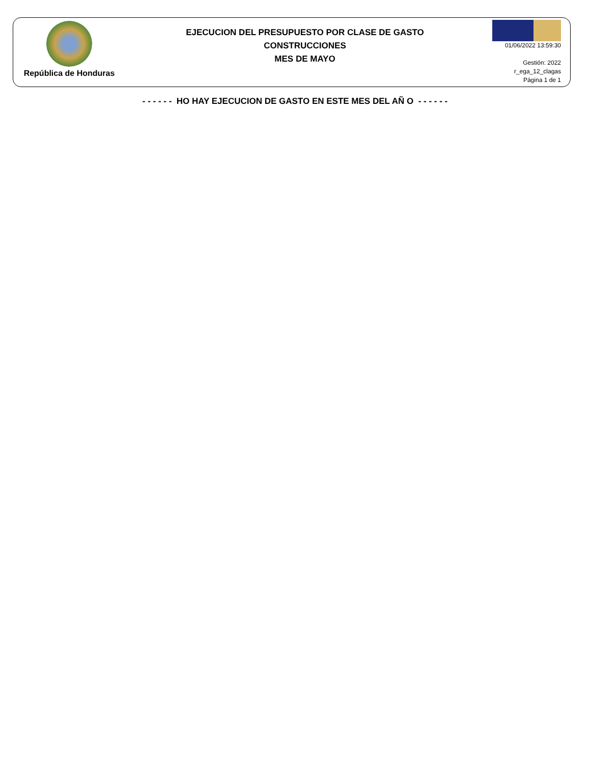República de Honduras
EJECUCION DEL PRESUPUESTO POR CLASE DE GASTO
CONSTRUCCIONES
MES DE MAYO
01/06/2022 13:59:30
Gestión: 2022
r_ega_12_clagas
Página 1 de 1
- - - - - - HO HAY EJECUCION DE GASTO EN ESTE MES DEL AÑ O - - - - - -